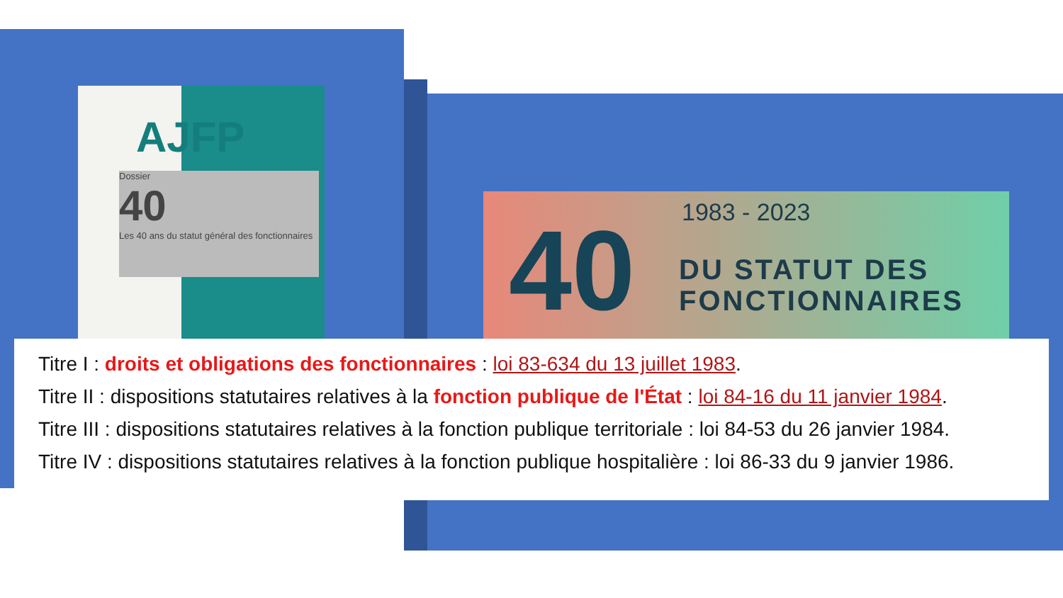AJFP
Dossier
40
Les 40 ans du statut général des fonctionnaires
40 1983 - 2023
DU STATUT DES
FONCTIONNAIRES
Titre I : droits et obligations des fonctionnaires : loi 83-634 du 13 juillet 1983.
Titre II : dispositions statutaires relatives à la fonction publique de l'État : loi 84-16 du 11 janvier 1984.
Titre III : dispositions statutaires relatives à la fonction publique territoriale : loi 84-53 du 26 janvier 1984.
Titre IV : dispositions statutaires relatives à la fonction publique hospitalière : loi 86-33 du 9 janvier 1986.